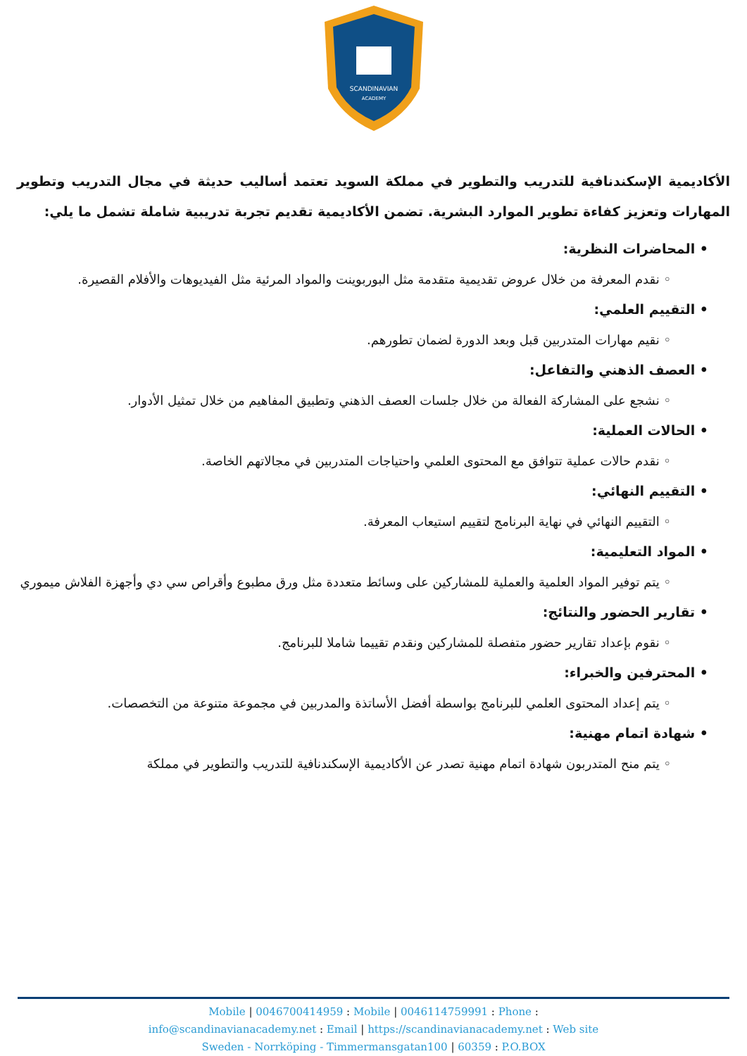SCANDINAVIAN
ACADEMY
الأكاديمية الإسكندنافية للتدريب والتطوير في مملكة السويد تعتمد أساليب حديثة في مجال التدريب وتطوير المهارات وتعزيز كفاءة تطوير الموارد البشرية. تضمن الأكاديمية تقديم تجربة تدريبية شاملة تشمل ما يلي:
• المحاضرات النظرية:
◦ نقدم المعرفة من خلال عروض تقديمية متقدمة مثل البوربوينت والمواد المرئية مثل الفيديوهات والأفلام القصيرة.
• التقييم العلمي:
◦ نقيم مهارات المتدربين قبل وبعد الدورة لضمان تطورهم.
• العصف الذهني والتفاعل:
◦ نشجع على المشاركة الفعالة من خلال جلسات العصف الذهني وتطبيق المفاهيم من خلال تمثيل الأدوار.
• الحالات العملية:
◦ نقدم حالات عملية تتوافق مع المحتوى العلمي واحتياجات المتدربين في مجالاتهم الخاصة.
• التقييم النهائي:
◦ التقييم النهائي في نهاية البرنامج لتقييم استيعاب المعرفة.
• المواد التعليمية:
◦ يتم توفير المواد العلمية والعملية للمشاركين على وسائط متعددة مثل ورق مطبوع وأقراص سي دي وأجهزة الفلاش ميموري
• تقارير الحضور والنتائج:
◦ نقوم بإعداد تقارير حضور متفصلة للمشاركين ونقدم تقييما شاملا للبرنامج.
• المحترفين والخبراء:
◦ يتم إعداد المحتوى العلمي للبرنامج بواسطة أفضل الأساتذة والمدربين في مجموعة متنوعة من التخصصات.
• شهادة اتمام مهنية:
◦ يتم منح المتدربون شهادة اتمام مهنية تصدر عن الأكاديمية الإسكندنافية للتدريب والتطوير في مملكة
Mobile | 0046700414959 : Mobile | 0046114759991 : Phone :
info@scandinavianacademy.net : Email | https://scandinavianacademy.net : Web site
Sweden - Norrköping - Timmermansgatan100 | 60359 : P.O.BOX